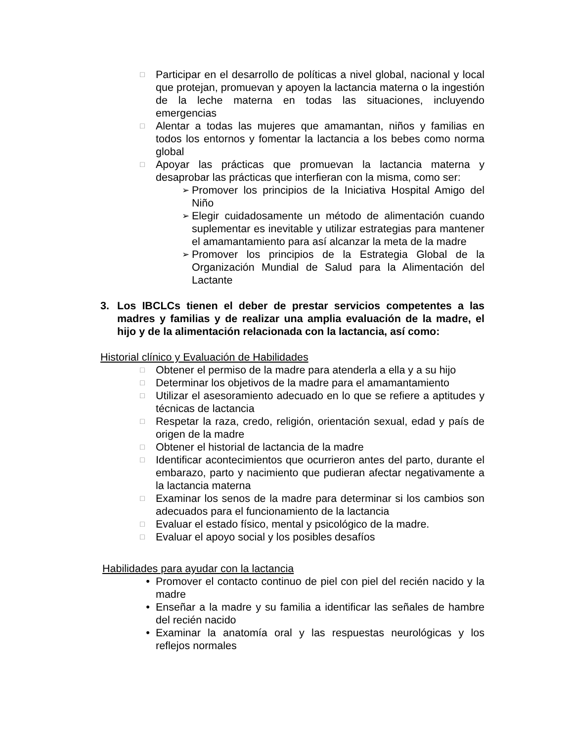□
Participar en el desarrollo de políticas a nivel global, nacional y local que protejan, promuevan y apoyen la lactancia materna o la ingestión de la leche materna en todas las situaciones, incluyendo emergencias
□
Alentar a todas las mujeres que amamantan, niños y familias en todos los entornos y fomentar la lactancia a los bebes como norma global
□
Apoyar las prácticas que promuevan la lactancia materna y desaprobar las prácticas que interfieran con la misma, como ser:
➢
Promover los principios de la Iniciativa Hospital Amigo del Niño
➢
Elegir cuidadosamente un método de alimentación cuando suplementar es inevitable y utilizar estrategias para mantener el amamantamiento para así alcanzar la meta de la madre
➢
Promover los principios de la Estrategia Global de la Organización Mundial de Salud para la Alimentación del Lactante
3. Los IBCLCs tienen el deber de prestar servicios competentes a las madres y familias y de realizar una amplia evaluación de la madre, el hijo y de la alimentación relacionada con la lactancia, así como:
Historial clínico y Evaluación de Habilidades
□
Obtener el permiso de la madre para atenderla a ella y a su hijo
□
Determinar los objetivos de la madre para el amamantamiento
□
Utilizar el asesoramiento adecuado en lo que se refiere a aptitudes y técnicas de lactancia
□
Respetar la raza, credo, religión, orientación sexual, edad y país de origen de la madre
□
Obtener el historial de lactancia de la madre
□
Identificar acontecimientos que ocurrieron antes del parto, durante el embarazo, parto y nacimiento que pudieran afectar negativamente a la lactancia materna
□
Examinar los senos de la madre para determinar si los cambios son adecuados para el funcionamiento de la lactancia
□
Evaluar el estado físico, mental y psicológico de la madre.
□
Evaluar el apoyo social y los posibles desafíos
Habilidades para ayudar con la lactancia
• Promover el contacto continuo de piel con piel del recién nacido y la madre
• Enseñar a la madre y su familia a identificar las señales de hambre del recién nacido
• Examinar la anatomía oral y las respuestas neurológicas y los reflejos normales